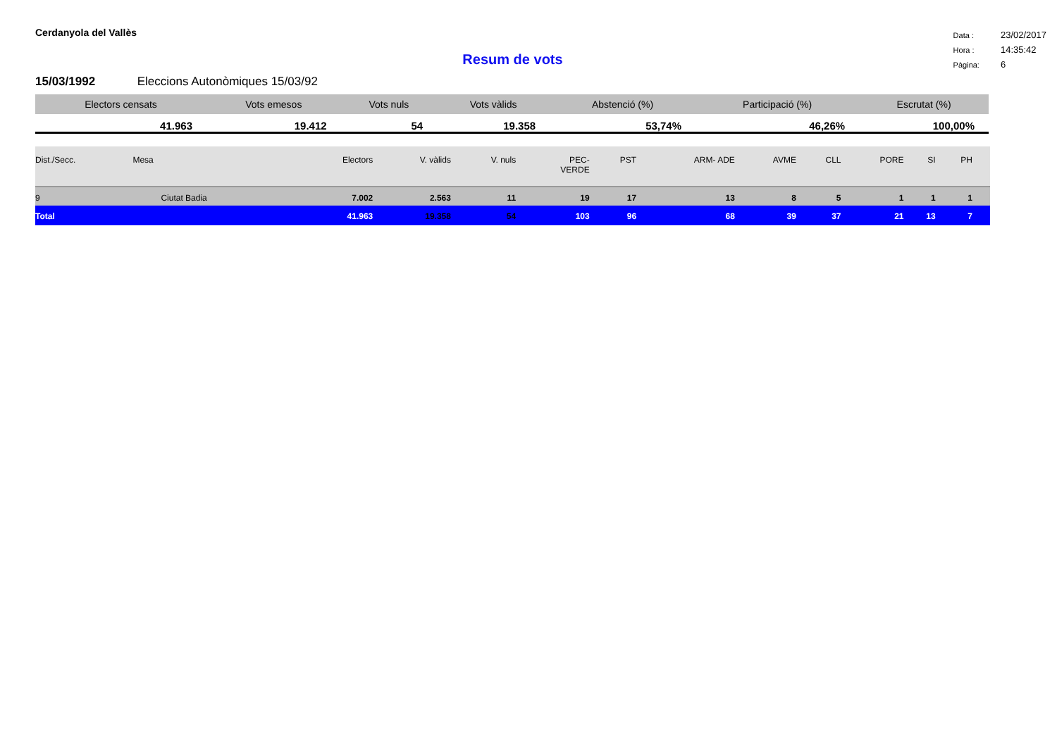Cerdanyola del Vallès
| Data : | 23/02/2017 |
| Hora : | 14:35:42 |
| Pàgina: | 6 |
Resum de vots
15/03/1992 Eleccions Autonòmiques 15/03/92
| Electors censats | Vots emesos | Vots nuls | Vots vàlids | Abstenció (%) | Participació (%) | Escrutat (%) |
| --- | --- | --- | --- | --- | --- | --- |
| 41.963 | 19.412 | 54 | 19.358 | 53,74% | 46,26% | 100,00% |
| Dist./Secc. | Mesa | Electors | V. vàlids | V. nuls | PEC- VERDE | PST | ARM- ADE | AVME | CLL | PORE | SI | PH | |
| --- | --- | --- | --- | --- | --- | --- | --- | --- | --- | --- | --- | --- | --- |
| 9 | Ciutat Badia | 7.002 | 2.563 | 11 | 19 | 17 | 13 | 8 | 5 | 1 | 1 | 1 | |
| Total | | 41.963 | 19.358 | 54 | 103 | 96 | 68 | 39 | 37 | 21 | 13 | 7 | |